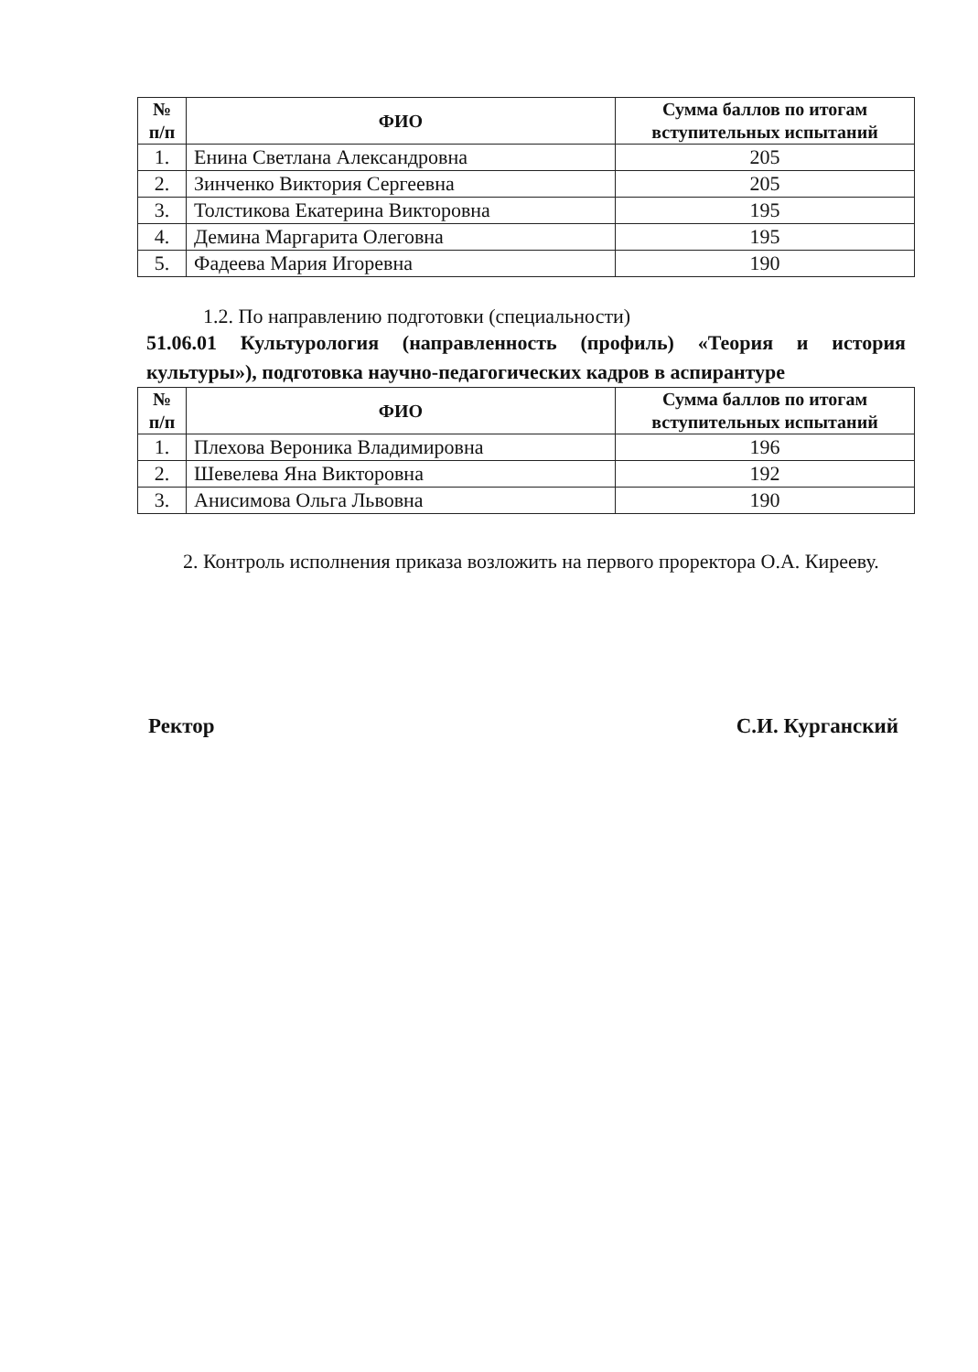| № п/п | ФИО | Сумма баллов по итогам вступительных испытаний |
| --- | --- | --- |
| 1. | Енина Светлана Александровна | 205 |
| 2. | Зинченко Виктория Сергеевна | 205 |
| 3. | Толстикова Екатерина Викторовна | 195 |
| 4. | Демина Маргарита Олеговна | 195 |
| 5. | Фадеева Мария Игоревна | 190 |
1.2. По направлению подготовки (специальности)
51.06.01 Культурология (направленность (профиль) «Теория и история культуры»), подготовка научно-педагогических кадров в аспирантуре
| № п/п | ФИО | Сумма баллов по итогам вступительных испытаний |
| --- | --- | --- |
| 1. | Плехова Вероника Владимировна | 196 |
| 2. | Шевелева Яна Викторовна | 192 |
| 3. | Анисимова Ольга Львовна | 190 |
2. Контроль исполнения приказа возложить на первого проректора О.А. Кирееву.
Ректор С.И. Курганский